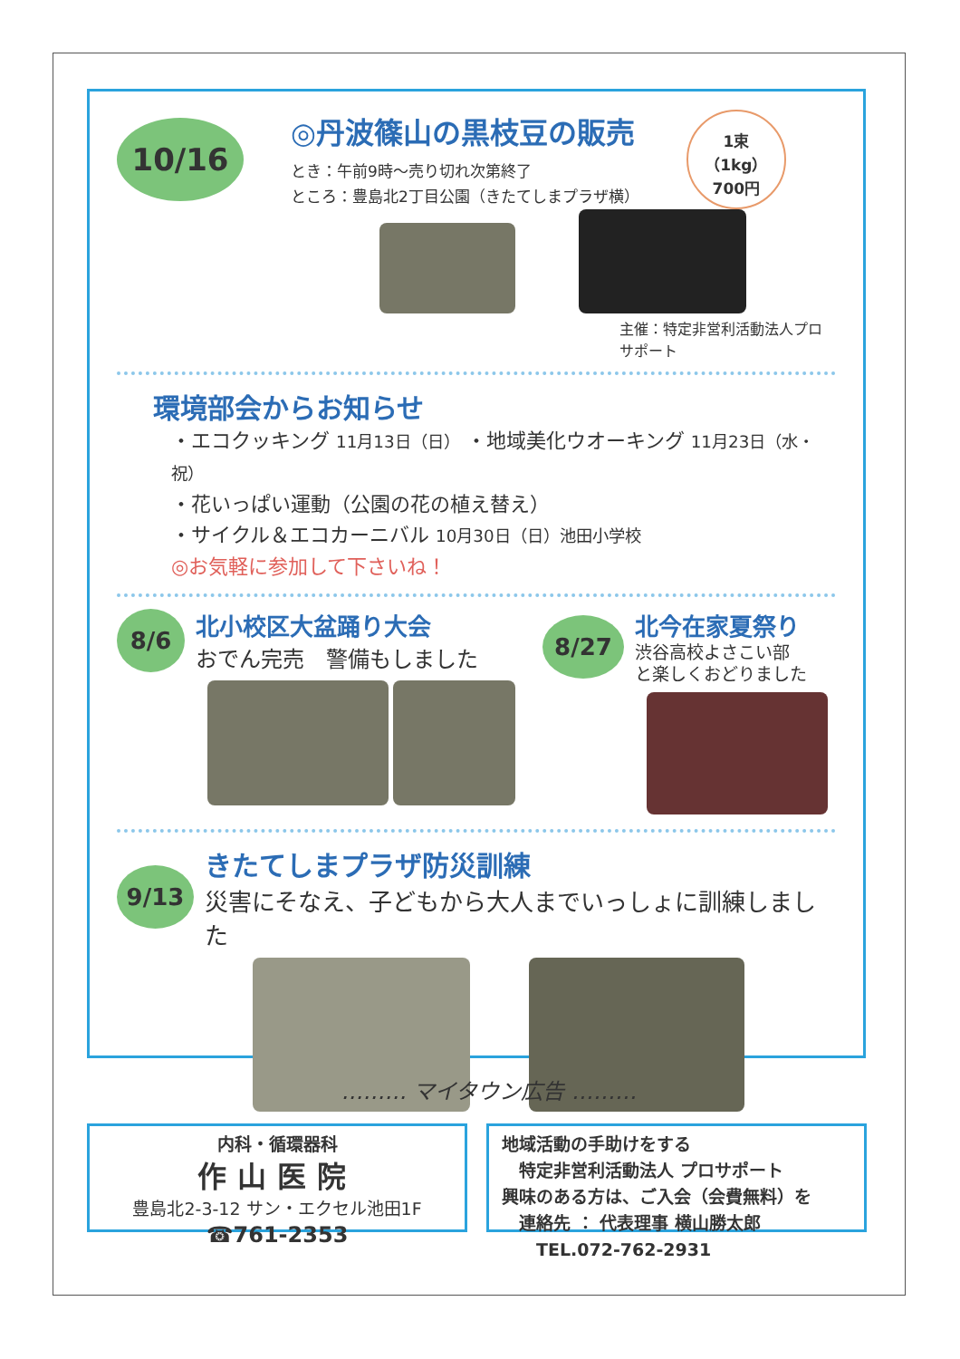10/16
◎丹波篠山の黒枝豆の販売
とき：午前9時～売り切れ次第終了
ところ：豊島北2丁目公園（きたてしまプラザ横）
1束
（1kg）
700円
主催：特定非営利活動法人プロサポート
環境部会からお知らせ
・エコクッキング 11月13日（日） ・地域美化ウオーキング 11月23日（水・祝）
・花いっぱい運動（公園の花の植え替え）
・サイクル＆エコカーニバル 10月30日（日）池田小学校
◎お気軽に参加して下さいね！
8/6
北小校区大盆踊り大会
おでん完売　警備もしました
8/27
北今在家夏祭り
渋谷高校よさこい部
と楽しくおどりました
9/13
きたてしまプラザ防災訓練
災害にそなえ、子どもから大人までいっしょに訓練しました
……… マイタウン広告 ………
内科・循環器科
作山医院
豊島北2-3-12 サン・エクセル池田1F
☎761-2353
地域活動の手助けをする
　特定非営利活動法人 プロサポート
興味のある方は、ご入会（会費無料）を
　連絡先 ： 代表理事 横山勝太郎
　　TEL.072-762-2931